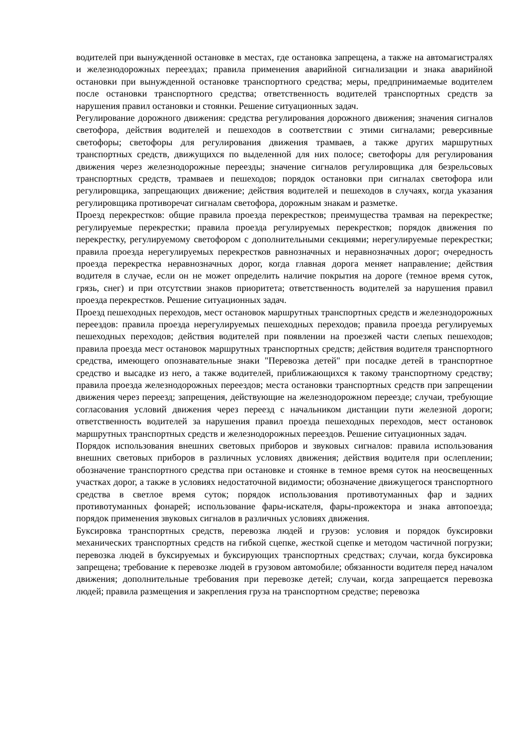водителей при вынужденной остановке в местах, где остановка запрещена, а также на автомагистралях и железнодорожных переездах; правила применения аварийной сигнализации и знака аварийной остановки при вынужденной остановке транспортного средства; меры, предпринимаемые водителем после остановки транспортного средства; ответственность водителей транспортных средств за нарушения правил остановки и стоянки. Решение ситуационных задач.
Регулирование дорожного движения: средства регулирования дорожного движения; значения сигналов светофора, действия водителей и пешеходов в соответствии с этими сигналами; реверсивные светофоры; светофоры для регулирования движения трамваев, а также других маршрутных транспортных средств, движущихся по выделенной для них полосе; светофоры для регулирования движения через железнодорожные переезды; значение сигналов регулировщика для безрельсовых транспортных средств, трамваев и пешеходов; порядок остановки при сигналах светофора или регулировщика, запрещающих движение; действия водителей и пешеходов в случаях, когда указания регулировщика противоречат сигналам светофора, дорожным знакам и разметке.
Проезд перекрестков: общие правила проезда перекрестков; преимущества трамвая на перекрестке; регулируемые перекрестки; правила проезда регулируемых перекрестков; порядок движения по перекрестку, регулируемому светофором с дополнительными секциями; нерегулируемые перекрестки; правила проезда нерегулируемых перекрестков равнозначных и неравнозначных дорог; очередность проезда перекрестка неравнозначных дорог, когда главная дорога меняет направление; действия водителя в случае, если он не может определить наличие покрытия на дороге (темное время суток, грязь, снег) и при отсутствии знаков приоритета; ответственность водителей за нарушения правил проезда перекрестков. Решение ситуационных задач.
Проезд пешеходных переходов, мест остановок маршрутных транспортных средств и железнодорожных переездов: правила проезда нерегулируемых пешеходных переходов; правила проезда регулируемых пешеходных переходов; действия водителей при появлении на проезжей части слепых пешеходов; правила проезда мест остановок маршрутных транспортных средств; действия водителя транспортного средства, имеющего опознавательные знаки "Перевозка детей" при посадке детей в транспортное средство и высадке из него, а также водителей, приближающихся к такому транспортному средству; правила проезда железнодорожных переездов; места остановки транспортных средств при запрещении движения через переезд; запрещения, действующие на железнодорожном переезде; случаи, требующие согласования условий движения через переезд с начальником дистанции пути железной дороги; ответственность водителей за нарушения правил проезда пешеходных переходов, мест остановок маршрутных транспортных средств и железнодорожных переездов. Решение ситуационных задач.
Порядок использования внешних световых приборов и звуковых сигналов: правила использования внешних световых приборов в различных условиях движения; действия водителя при ослеплении; обозначение транспортного средства при остановке и стоянке в темное время суток на неосвещенных участках дорог, а также в условиях недостаточной видимости; обозначение движущегося транспортного средства в светлое время суток; порядок использования противотуманных фар и задних противотуманных фонарей; использование фары-искателя, фары-прожектора и знака автопоезда; порядок применения звуковых сигналов в различных условиях движения.
Буксировка транспортных средств, перевозка людей и грузов: условия и порядок буксировки механических транспортных средств на гибкой сцепке, жесткой сцепке и методом частичной погрузки; перевозка людей в буксируемых и буксирующих транспортных средствах; случаи, когда буксировка запрещена; требование к перевозке людей в грузовом автомобиле; обязанности водителя перед началом движения; дополнительные требования при перевозке детей; случаи, когда запрещается перевозка людей; правила размещения и закрепления груза на транспортном средстве; перевозка